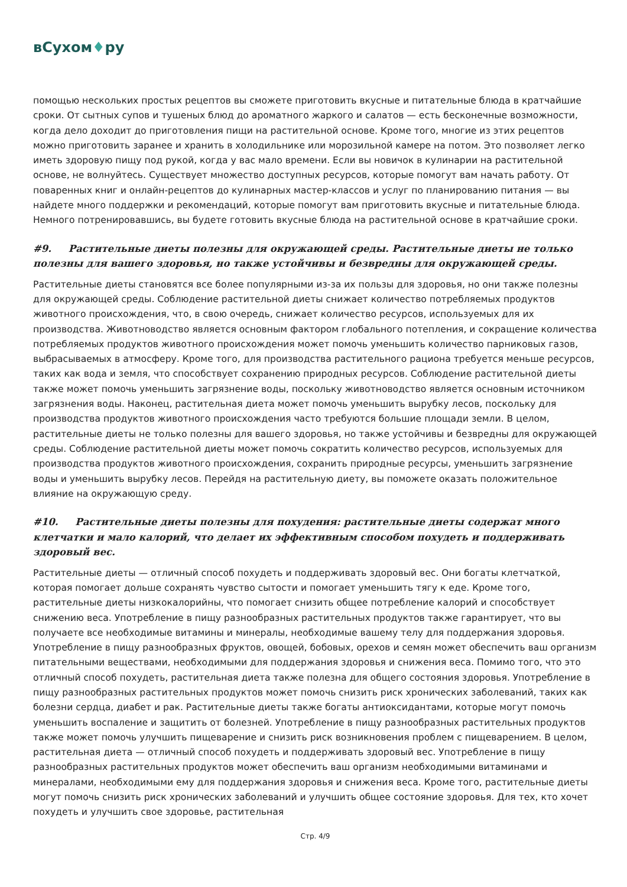вСухом♦ру
помощью нескольких простых рецептов вы сможете приготовить вкусные и питательные блюда в кратчайшие сроки. От сытных супов и тушеных блюд до ароматного жаркого и салатов — есть бесконечные возможности, когда дело доходит до приготовления пищи на растительной основе. Кроме того, многие из этих рецептов можно приготовить заранее и хранить в холодильнике или морозильной камере на потом. Это позволяет легко иметь здоровую пищу под рукой, когда у вас мало времени. Если вы новичок в кулинарии на растительной основе, не волнуйтесь. Существует множество доступных ресурсов, которые помогут вам начать работу. От поваренных книг и онлайн-рецептов до кулинарных мастер-классов и услуг по планированию питания — вы найдете много поддержки и рекомендаций, которые помогут вам приготовить вкусные и питательные блюда. Немного потренировавшись, вы будете готовить вкусные блюда на растительной основе в кратчайшие сроки.
#9. Растительные диеты полезны для окружающей среды. Растительные диеты не только полезны для вашего здоровья, но также устойчивы и безвредны для окружающей среды.
Растительные диеты становятся все более популярными из-за их пользы для здоровья, но они также полезны для окружающей среды. Соблюдение растительной диеты снижает количество потребляемых продуктов животного происхождения, что, в свою очередь, снижает количество ресурсов, используемых для их производства. Животноводство является основным фактором глобального потепления, и сокращение количества потребляемых продуктов животного происхождения может помочь уменьшить количество парниковых газов, выбрасываемых в атмосферу. Кроме того, для производства растительного рациона требуется меньше ресурсов, таких как вода и земля, что способствует сохранению природных ресурсов. Соблюдение растительной диеты также может помочь уменьшить загрязнение воды, поскольку животноводство является основным источником загрязнения воды. Наконец, растительная диета может помочь уменьшить вырубку лесов, поскольку для производства продуктов животного происхождения часто требуются большие площади земли. В целом, растительные диеты не только полезны для вашего здоровья, но также устойчивы и безвредны для окружающей среды. Соблюдение растительной диеты может помочь сократить количество ресурсов, используемых для производства продуктов животного происхождения, сохранить природные ресурсы, уменьшить загрязнение воды и уменьшить вырубку лесов. Перейдя на растительную диету, вы поможете оказать положительное влияние на окружающую среду.
#10. Растительные диеты полезны для похудения: растительные диеты содержат много клетчатки и мало калорий, что делает их эффективным способом похудеть и поддерживать здоровый вес.
Растительные диеты — отличный способ похудеть и поддерживать здоровый вес. Они богаты клетчаткой, которая помогает дольше сохранять чувство сытости и помогает уменьшить тягу к еде. Кроме того, растительные диеты низкокалорийны, что помогает снизить общее потребление калорий и способствует снижению веса. Употребление в пищу разнообразных растительных продуктов также гарантирует, что вы получаете все необходимые витамины и минералы, необходимые вашему телу для поддержания здоровья. Употребление в пищу разнообразных фруктов, овощей, бобовых, орехов и семян может обеспечить ваш организм питательными веществами, необходимыми для поддержания здоровья и снижения веса. Помимо того, что это отличный способ похудеть, растительная диета также полезна для общего состояния здоровья. Употребление в пищу разнообразных растительных продуктов может помочь снизить риск хронических заболеваний, таких как болезни сердца, диабет и рак. Растительные диеты также богаты антиоксидантами, которые могут помочь уменьшить воспаление и защитить от болезней. Употребление в пищу разнообразных растительных продуктов также может помочь улучшить пищеварение и снизить риск возникновения проблем с пищеварением. В целом, растительная диета — отличный способ похудеть и поддерживать здоровый вес. Употребление в пищу разнообразных растительных продуктов может обеспечить ваш организм необходимыми витаминами и минералами, необходимыми ему для поддержания здоровья и снижения веса. Кроме того, растительные диеты могут помочь снизить риск хронических заболеваний и улучшить общее состояние здоровья. Для тех, кто хочет похудеть и улучшить свое здоровье, растительная
Стр. 4/9